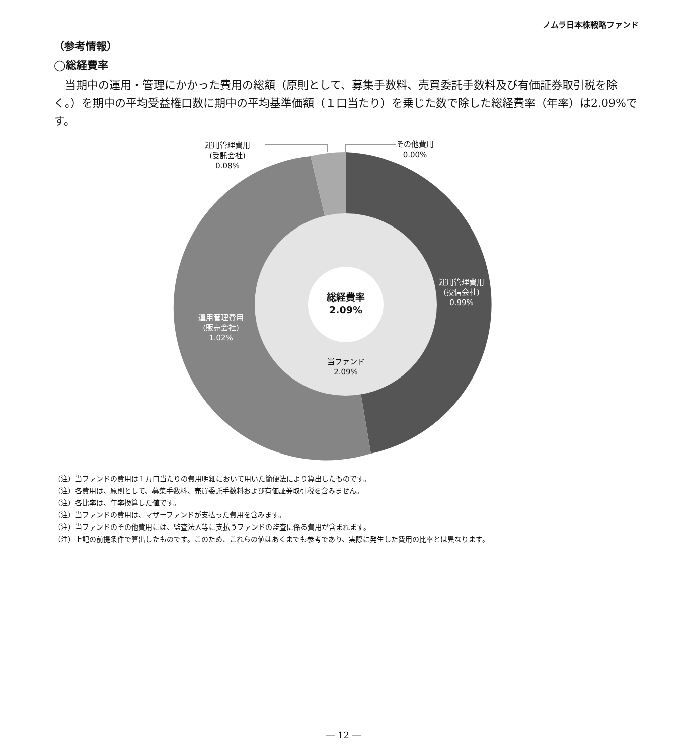ノムラ日本株戦略ファンド
（参考情報）
◯総経費率
当期中の運用・管理にかかった費用の総額（原則として、募集手数料、売買委託手数料及び有価証券取引税を除く。）を期中の平均受益権口数に期中の平均基準価額（１口当たり）を乗じた数で除した総経費率（年率）は2.09%です。
運用管理費用
(受託会社)
0.08%
その他費用
0.00%
運用管理費用
(投信会社)
0.99%
運用管理費用
(販売会社)
1.02%
総経費率
2.09%
当ファンド
2.09%
（注）当ファンドの費用は１万口当たりの費用明細において用いた簡便法により算出したものです。
（注）各費用は、原則として、募集手数料、売買委託手数料および有価証券取引税を含みません。
（注）各比率は、年率換算した値です。
（注）当ファンドの費用は、マザーファンドが支払った費用を含みます。
（注）当ファンドのその他費用には、監査法人等に支払うファンドの監査に係る費用が含まれます。
（注）上記の前提条件で算出したものです。このため、これらの値はあくまでも参考であり、実際に発生した費用の比率とは異なります。
― 12 ―